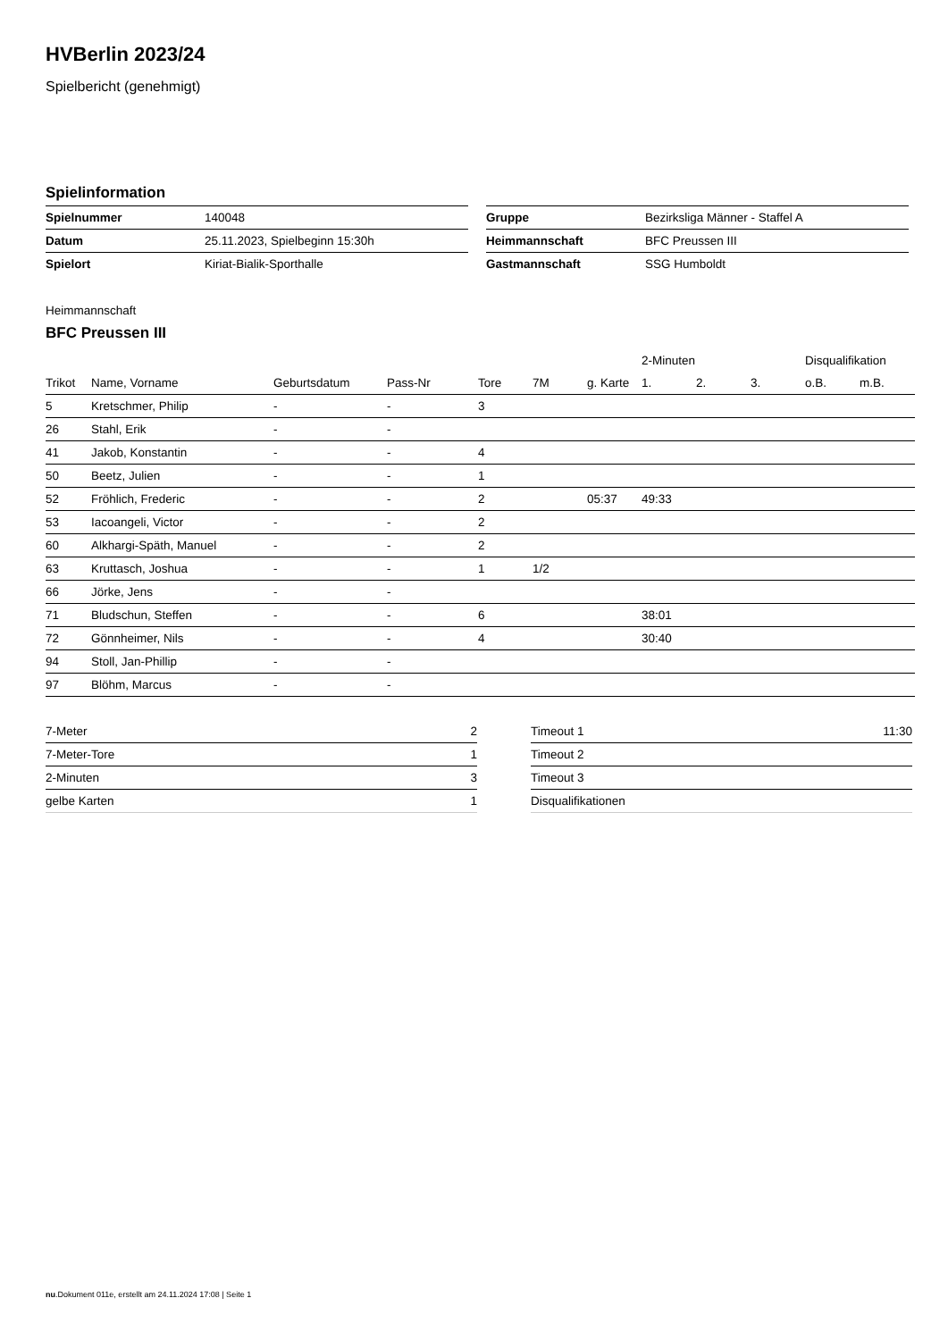HVBerlin 2023/24
Spielbericht (genehmigt)
Spielinformation
| Spielnummer | 140048 |
| Datum | 25.11.2023, Spielbeginn 15:30h |
| Spielort | Kiriat-Bialik-Sporthalle |
| Gruppe | Bezirksliga Männer - Staffel A |
| Heimmannschaft | BFC Preussen III |
| Gastmannschaft | SSG Humboldt |
Heimmannschaft
BFC Preussen III
| | | | | | | | 2-Minuten | | | Disqualifikation | |
| --- | --- | --- | --- | --- | --- | --- | --- | --- | --- | --- | --- |
| Trikot | Name, Vorname | Geburtsdatum | Pass-Nr | Tore | 7M | g. Karte | 1. | 2. | 3. | o.B. | m.B. |
| 5 | Kretschmer, Philip | - | - | 3 | | | | | | | |
| 26 | Stahl, Erik | - | - | | | | | | | | |
| 41 | Jakob, Konstantin | - | - | 4 | | | | | | | |
| 50 | Beetz, Julien | - | - | 1 | | | | | | | |
| 52 | Fröhlich, Frederic | - | - | 2 | | 05:37 | 49:33 | | | | |
| 53 | Iacoangeli, Victor | - | - | 2 | | | | | | | |
| 60 | Alkhargi-Späth, Manuel | - | - | 2 | | | | | | | |
| 63 | Kruttasch, Joshua | - | - | 1 | 1/2 | | | | | | |
| 66 | Jörke, Jens | - | - | | | | | | | | |
| 71 | Bludschun, Steffen | - | - | 6 | | | 38:01 | | | | |
| 72 | Gönnheimer, Nils | - | - | 4 | | | 30:40 | | | | |
| 94 | Stoll, Jan-Phillip | - | - | | | | | | | | |
| 97 | Blöhm, Marcus | - | - | | | | | | | | |
| 7-Meter | 2 |
| 7-Meter-Tore | 1 |
| 2-Minuten | 3 |
| gelbe Karten | 1 |
| Timeout 1 | 11:30 |
| Timeout 2 | |
| Timeout 3 | |
| Disqualifikationen | |
nu.Dokument 011e, erstellt am 24.11.2024 17:08 | Seite 1